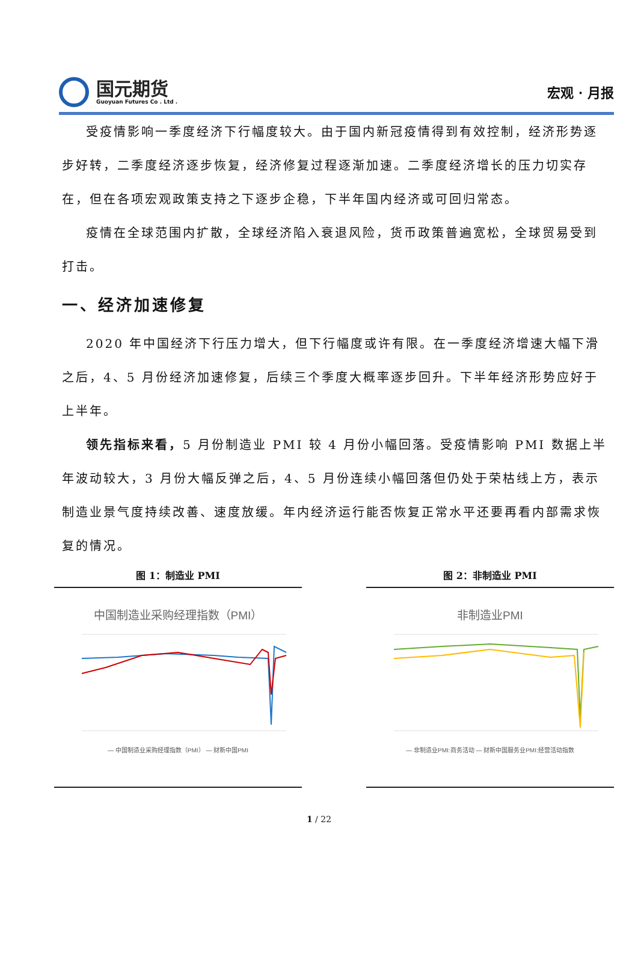国元期货
Guoyuan Futures Co . Ltd .
宏观 · 月报
受疫情影响一季度经济下行幅度较大。由于国内新冠疫情得到有效控制，经济形势逐步好转，二季度经济逐步恢复，经济修复过程逐渐加速。二季度经济增长的压力切实存在，但在各项宏观政策支持之下逐步企稳，下半年国内经济或可回归常态。
疫情在全球范围内扩散，全球经济陷入衰退风险，货币政策普遍宽松，全球贸易受到打击。
一、经济加速修复
2020 年中国经济下行压力增大，但下行幅度或许有限。在一季度经济增速大幅下滑之后，4、5 月份经济加速修复，后续三个季度大概率逐步回升。下半年经济形势应好于上半年。
领先指标来看，5 月份制造业 PMI 较 4 月份小幅回落。受疫情影响 PMI 数据上半年波动较大，3 月份大幅反弹之后，4、5 月份连续小幅回落但仍处于荣枯线上方，表示制造业景气度持续改善、速度放缓。年内经济运行能否恢复正常水平还要再看内部需求恢复的情况。
图 1：制造业 PMI
中国制造业采购经理指数（PMI）
— 中国制造业采购经理指数（PMI） — 财新中国PMI
图 2：非制造业 PMI
非制造业PMI
— 非制造业PMI:商务活动 — 财新中国服务业PMI:经营活动指数
1 / 22